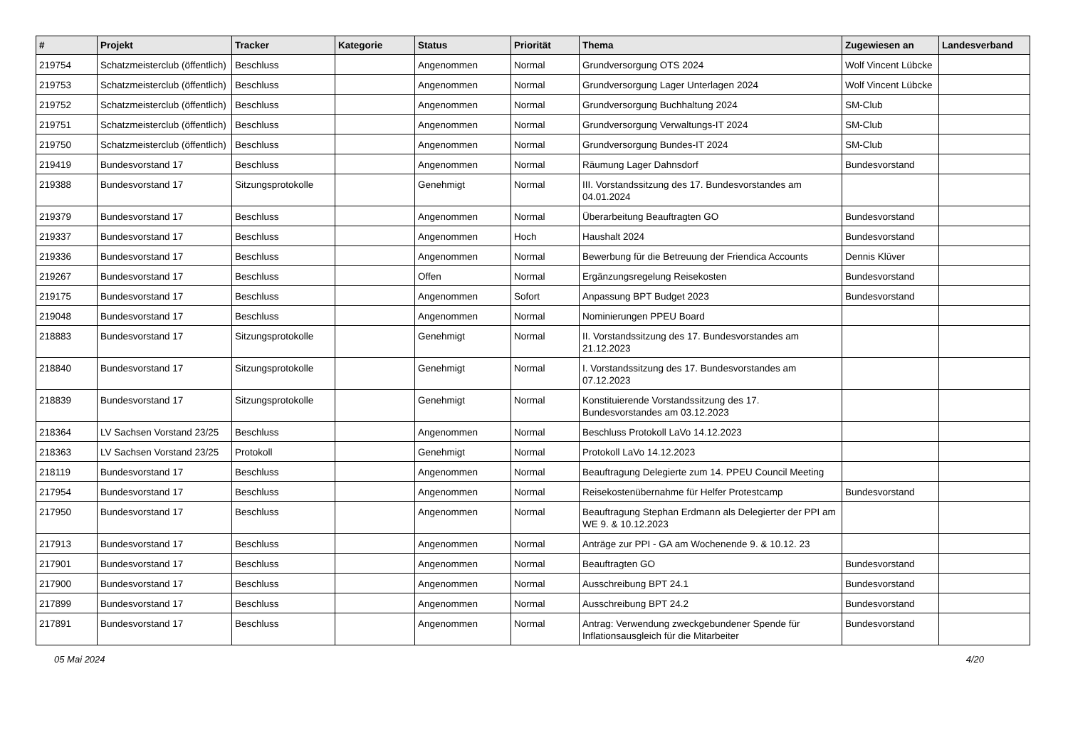| # | Projekt | Tracker | Kategorie | Status | Priorität | Thema | Zugewiesen an | Landesverband |
| --- | --- | --- | --- | --- | --- | --- | --- | --- |
| 219754 | Schatzmeisterclub (öffentlich) | Beschluss | | Angenommen | Normal | Grundversorgung OTS 2024 | Wolf Vincent Lübcke | |
| 219753 | Schatzmeisterclub (öffentlich) | Beschluss | | Angenommen | Normal | Grundversorgung Lager Unterlagen 2024 | Wolf Vincent Lübcke | |
| 219752 | Schatzmeisterclub (öffentlich) | Beschluss | | Angenommen | Normal | Grundversorgung Buchhaltung 2024 | SM-Club | |
| 219751 | Schatzmeisterclub (öffentlich) | Beschluss | | Angenommen | Normal | Grundversorgung Verwaltungs-IT 2024 | SM-Club | |
| 219750 | Schatzmeisterclub (öffentlich) | Beschluss | | Angenommen | Normal | Grundversorgung Bundes-IT 2024 | SM-Club | |
| 219419 | Bundesvorstand 17 | Beschluss | | Angenommen | Normal | Räumung Lager Dahnsdorf | Bundesvorstand | |
| 219388 | Bundesvorstand 17 | Sitzungsprotokolle | | Genehmigt | Normal | III. Vorstandssitzung des 17. Bundesvorstandes am 04.01.2024 | | |
| 219379 | Bundesvorstand 17 | Beschluss | | Angenommen | Normal | Überarbeitung Beauftragten GO | Bundesvorstand | |
| 219337 | Bundesvorstand 17 | Beschluss | | Angenommen | Hoch | Haushalt 2024 | Bundesvorstand | |
| 219336 | Bundesvorstand 17 | Beschluss | | Angenommen | Normal | Bewerbung für die Betreuung der Friendica Accounts | Dennis Klüver | |
| 219267 | Bundesvorstand 17 | Beschluss | | Offen | Normal | Ergänzungsregelung Reisekosten | Bundesvorstand | |
| 219175 | Bundesvorstand 17 | Beschluss | | Angenommen | Sofort | Anpassung BPT Budget 2023 | Bundesvorstand | |
| 219048 | Bundesvorstand 17 | Beschluss | | Angenommen | Normal | Nominierungen PPEU Board | | |
| 218883 | Bundesvorstand 17 | Sitzungsprotokolle | | Genehmigt | Normal | II. Vorstandssitzung des 17. Bundesvorstandes am 21.12.2023 | | |
| 218840 | Bundesvorstand 17 | Sitzungsprotokolle | | Genehmigt | Normal | I. Vorstandssitzung des 17. Bundesvorstandes am 07.12.2023 | | |
| 218839 | Bundesvorstand 17 | Sitzungsprotokolle | | Genehmigt | Normal | Konstituierende Vorstandssitzung des 17. Bundesvorstandes am 03.12.2023 | | |
| 218364 | LV Sachsen Vorstand 23/25 | Beschluss | | Angenommen | Normal | Beschluss Protokoll LaVo 14.12.2023 | | |
| 218363 | LV Sachsen Vorstand 23/25 | Protokoll | | Genehmigt | Normal | Protokoll LaVo 14.12.2023 | | |
| 218119 | Bundesvorstand 17 | Beschluss | | Angenommen | Normal | Beauftragung Delegierte zum 14. PPEU Council Meeting | | |
| 217954 | Bundesvorstand 17 | Beschluss | | Angenommen | Normal | Reisekostenübernahme für Helfer Protestcamp | Bundesvorstand | |
| 217950 | Bundesvorstand 17 | Beschluss | | Angenommen | Normal | Beauftragung Stephan Erdmann als Delegierter der PPI am WE 9. & 10.12.2023 | | |
| 217913 | Bundesvorstand 17 | Beschluss | | Angenommen | Normal | Anträge zur PPI - GA am Wochenende 9. & 10.12. 23 | | |
| 217901 | Bundesvorstand 17 | Beschluss | | Angenommen | Normal | Beauftragten GO | Bundesvorstand | |
| 217900 | Bundesvorstand 17 | Beschluss | | Angenommen | Normal | Ausschreibung BPT 24.1 | Bundesvorstand | |
| 217899 | Bundesvorstand 17 | Beschluss | | Angenommen | Normal | Ausschreibung BPT 24.2 | Bundesvorstand | |
| 217891 | Bundesvorstand 17 | Beschluss | | Angenommen | Normal | Antrag: Verwendung zweckgebundener Spende für Inflationsausgleich für die Mitarbeiter | Bundesvorstand | |
05 Mai 2024 4/20